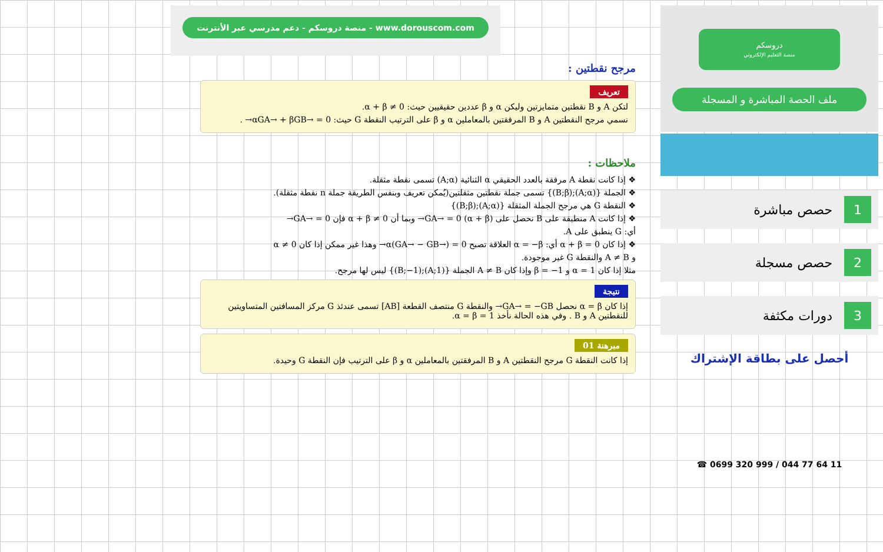منصة دروسكم - دعم مدرسي عبر الأنترنت - www.dorouscom.com
مرجح نقطتين :
تعريف
لتكن A و B نقطتين متمايزتين وليكن α و β عددين حقيقيين حيث: α + β ≠ 0.
نسمي مرجح النقطتين A و B المرفقتين بالمعاملين α و β على الترتيب النقطة G حيث: αGA→ + βGB→ = 0→ .
ملاحظات :
❖ إذا كانت نقطة A مرفقة بالعدد الحقيقي α الثنائية (A;α) تسمى نقطة مثقلة.
❖ الجملة {(A;α);(B;β)} تسمى جملة نقطتين مثقلتين(يُمكن تعريف وبنفس الطريقة جملة n نقطة مثقلة).
❖ النقطة G هي مرجح الجملة المثقلة {(A;α);(B;β)}
❖ إذا كانت A منطبقة على B نحصل على (α + β) GA→ = 0→ وبما أن α + β ≠ 0 فإن GA→ = 0→
أي: G ينطبق على A.
❖ إذا كان α + β = 0 أي: α = −β العلاقة تصبح α(GA→ − GB→) = 0→ وهذا غير ممكن إذا كان α ≠ 0
و A ≠ B والنقطة G غير موجودة.
مثلا إذا كان α = 1 و β = −1 وإذا كان A ≠ B الجملة {(A;1);(B;−1)} ليس لها مرجح.
نتيجة
إذا كان α = β نحصل GA→ = −GB→ والنقطة G منتصف القطعة [AB] تسمى عندئذ G مركز المسافتين المتساويتين للنقطتين A و B . وفي هذه الحالة نأخذ α = β = 1.
مبرهنة 01
إذا كانت النقطة G مرجح النقطتين A و B المرفقتين بالمعاملين α و β على الترتيب فإن النقطة G وحيدة.
دروسكم
منصة التعليم الإلكتروني
ملف الحصة المباشرة و المسجلة
حصص مباشرة 1
حصص مسجلة 2
دورات مكثفة 3
أحصل على بطاقة الإشتراك
☎ 0699 320 999 / 044 77 64 11